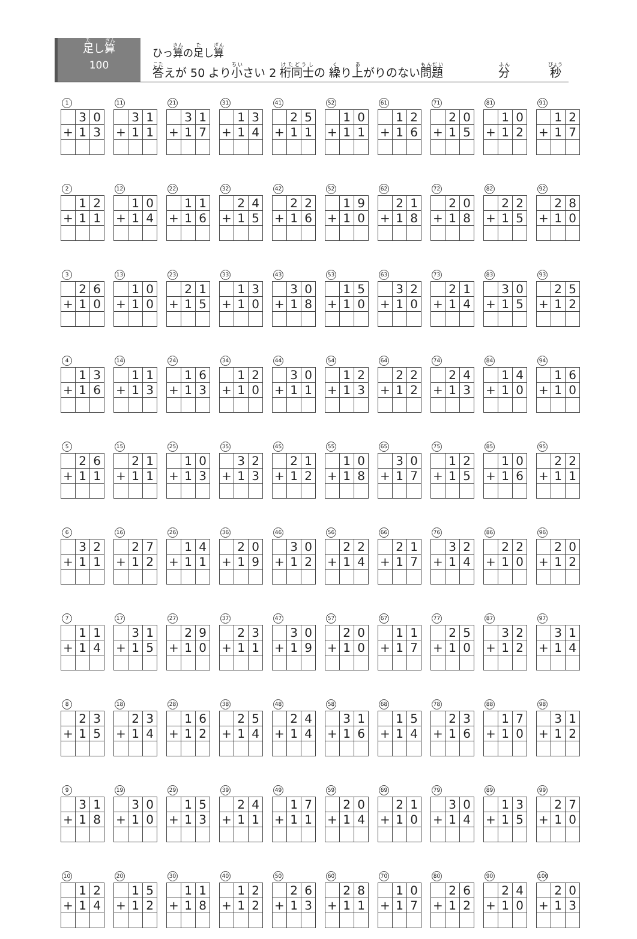足し算
100
ひっ算の足し算
答えが 50 より小さい 2 桁同士の 繰り上がりのない問題 分 秒
1
| | 3 | 0 |
| + | 1 | 3 |
11
| | 3 | 1 |
| + | 1 | 1 |
21
| | 3 | 1 |
| + | 1 | 7 |
31
| | 1 | 3 |
| + | 1 | 4 |
41
| | 2 | 5 |
| + | 1 | 1 |
52
| | 1 | 0 |
| + | 1 | 1 |
61
| | 1 | 2 |
| + | 1 | 6 |
71
| | 2 | 0 |
| + | 1 | 5 |
81
| | 1 | 0 |
| + | 1 | 2 |
91
| | 1 | 2 |
| + | 1 | 7 |
2
| | 1 | 2 |
| + | 1 | 1 |
12
| | 1 | 0 |
| + | 1 | 4 |
22
| | 1 | 1 |
| + | 1 | 6 |
32
| | 2 | 4 |
| + | 1 | 5 |
42
| | 2 | 2 |
| + | 1 | 6 |
52
| | 1 | 9 |
| + | 1 | 0 |
62
| | 2 | 1 |
| + | 1 | 8 |
72
| | 2 | 0 |
| + | 1 | 8 |
82
| | 2 | 2 |
| + | 1 | 5 |
92
| | 2 | 8 |
| + | 1 | 0 |
3
| | 2 | 6 |
| + | 1 | 0 |
13
| | 1 | 0 |
| + | 1 | 0 |
23
| | 2 | 1 |
| + | 1 | 5 |
33
| | 1 | 3 |
| + | 1 | 0 |
43
| | 3 | 0 |
| + | 1 | 8 |
53
| | 1 | 5 |
| + | 1 | 0 |
63
| | 3 | 2 |
| + | 1 | 0 |
73
| | 2 | 1 |
| + | 1 | 4 |
83
| | 3 | 0 |
| + | 1 | 5 |
93
| | 2 | 5 |
| + | 1 | 2 |
4
| | 1 | 3 |
| + | 1 | 6 |
14
| | 1 | 1 |
| + | 1 | 3 |
24
| | 1 | 6 |
| + | 1 | 3 |
34
| | 1 | 2 |
| + | 1 | 0 |
44
| | 3 | 0 |
| + | 1 | 1 |
54
| | 1 | 2 |
| + | 1 | 3 |
64
| | 2 | 2 |
| + | 1 | 2 |
74
| | 2 | 4 |
| + | 1 | 3 |
84
| | 1 | 4 |
| + | 1 | 0 |
94
| | 1 | 6 |
| + | 1 | 0 |
5
| | 2 | 6 |
| + | 1 | 1 |
15
| | 2 | 1 |
| + | 1 | 1 |
25
| | 1 | 0 |
| + | 1 | 3 |
35
| | 3 | 2 |
| + | 1 | 3 |
45
| | 2 | 1 |
| + | 1 | 2 |
55
| | 1 | 0 |
| + | 1 | 8 |
65
| | 3 | 0 |
| + | 1 | 7 |
75
| | 1 | 2 |
| + | 1 | 5 |
85
| | 1 | 0 |
| + | 1 | 6 |
95
| | 2 | 2 |
| + | 1 | 1 |
6
| | 3 | 2 |
| + | 1 | 1 |
16
| | 2 | 7 |
| + | 1 | 2 |
26
| | 1 | 4 |
| + | 1 | 1 |
36
| | 2 | 0 |
| + | 1 | 9 |
46
| | 3 | 0 |
| + | 1 | 2 |
56
| | 2 | 2 |
| + | 1 | 4 |
66
| | 2 | 1 |
| + | 1 | 7 |
76
| | 3 | 2 |
| + | 1 | 4 |
86
| | 2 | 2 |
| + | 1 | 0 |
96
| | 2 | 0 |
| + | 1 | 2 |
7
| | 1 | 1 |
| + | 1 | 4 |
17
| | 3 | 1 |
| + | 1 | 5 |
27
| | 2 | 9 |
| + | 1 | 0 |
37
| | 2 | 3 |
| + | 1 | 1 |
47
| | 3 | 0 |
| + | 1 | 9 |
57
| | 2 | 0 |
| + | 1 | 0 |
67
| | 1 | 1 |
| + | 1 | 7 |
77
| | 2 | 5 |
| + | 1 | 0 |
87
| | 3 | 2 |
| + | 1 | 2 |
97
| | 3 | 1 |
| + | 1 | 4 |
8
| | 2 | 3 |
| + | 1 | 5 |
18
| | 2 | 3 |
| + | 1 | 4 |
28
| | 1 | 6 |
| + | 1 | 2 |
38
| | 2 | 5 |
| + | 1 | 4 |
48
| | 2 | 4 |
| + | 1 | 4 |
58
| | 3 | 1 |
| + | 1 | 6 |
68
| | 1 | 5 |
| + | 1 | 4 |
78
| | 2 | 3 |
| + | 1 | 6 |
88
| | 1 | 7 |
| + | 1 | 0 |
98
| | 3 | 1 |
| + | 1 | 2 |
9
| | 3 | 1 |
| + | 1 | 8 |
19
| | 3 | 0 |
| + | 1 | 0 |
29
| | 1 | 5 |
| + | 1 | 3 |
39
| | 2 | 4 |
| + | 1 | 1 |
49
| | 1 | 7 |
| + | 1 | 1 |
59
| | 2 | 0 |
| + | 1 | 4 |
69
| | 2 | 1 |
| + | 1 | 0 |
79
| | 3 | 0 |
| + | 1 | 4 |
89
| | 1 | 3 |
| + | 1 | 5 |
99
| | 2 | 7 |
| + | 1 | 0 |
10
| | 1 | 2 |
| + | 1 | 4 |
20
| | 1 | 5 |
| + | 1 | 2 |
30
| | 1 | 1 |
| + | 1 | 8 |
40
| | 1 | 2 |
| + | 1 | 2 |
50
| | 2 | 6 |
| + | 1 | 3 |
60
| | 2 | 8 |
| + | 1 | 1 |
70
| | 1 | 0 |
| + | 1 | 7 |
80
| | 2 | 6 |
| + | 1 | 2 |
90
| | 2 | 4 |
| + | 1 | 0 |
100
| | 2 | 0 |
| + | 1 | 3 |